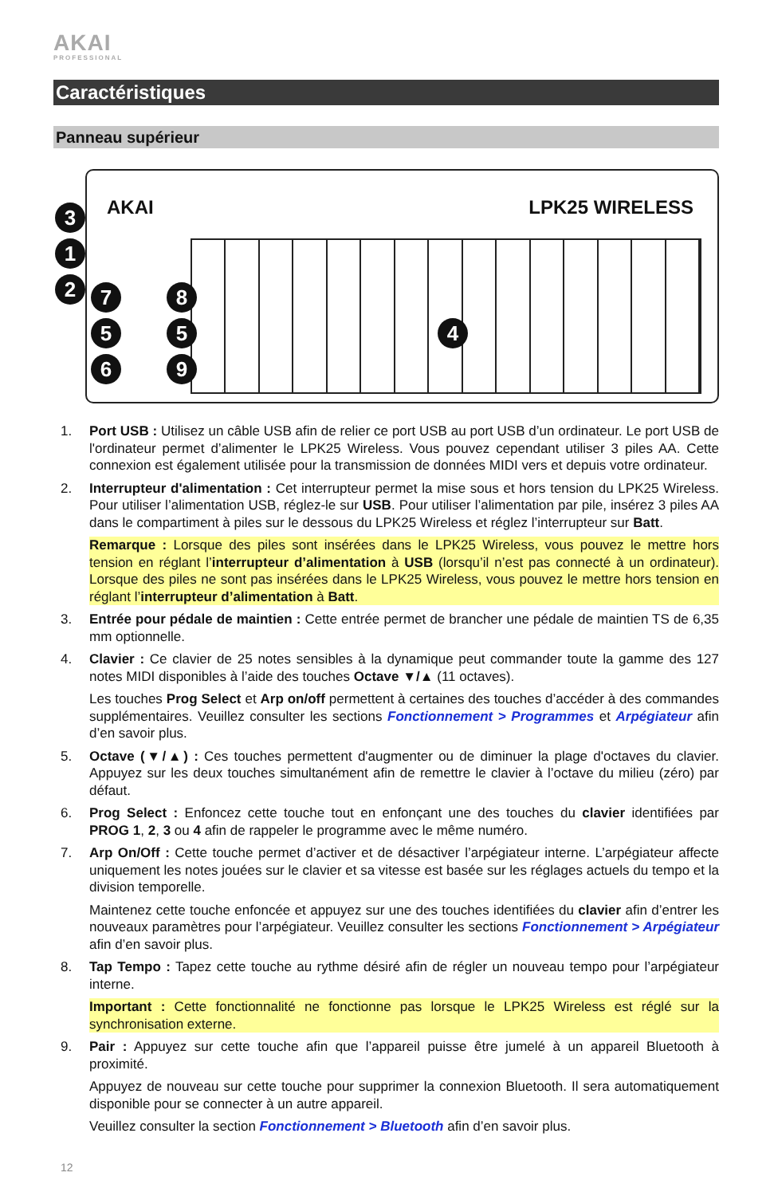AKAI
PROFESSIONAL
Caractéristiques
Panneau supérieur
AKAI LPK25 WIRELESS 3
1
2 7 8
5 5
6 9
4
1. Port USB : Utilisez un câble USB afin de relier ce port USB au port USB d’un ordinateur. Le port USB de l'ordinateur permet d’alimenter le LPK25 Wireless. Vous pouvez cependant utiliser 3 piles AA. Cette connexion est également utilisée pour la transmission de données MIDI vers et depuis votre ordinateur.
2. Interrupteur d'alimentation : Cet interrupteur permet la mise sous et hors tension du LPK25 Wireless. Pour utiliser l’alimentation USB, réglez-le sur USB. Pour utiliser l’alimentation par pile, insérez 3 piles AA dans le compartiment à piles sur le dessous du LPK25 Wireless et réglez l’interrupteur sur Batt.
Remarque : Lorsque des piles sont insérées dans le LPK25 Wireless, vous pouvez le mettre hors tension en réglant l’interrupteur d’alimentation à USB (lorsqu’il n’est pas connecté à un ordinateur). Lorsque des piles ne sont pas insérées dans le LPK25 Wireless, vous pouvez le mettre hors tension en réglant l’interrupteur d’alimentation à Batt.
3. Entrée pour pédale de maintien : Cette entrée permet de brancher une pédale de maintien TS de 6,35 mm optionnelle.
4. Clavier : Ce clavier de 25 notes sensibles à la dynamique peut commander toute la gamme des 127 notes MIDI disponibles à l’aide des touches Octave ▼/▲ (11 octaves).
Les touches Prog Select et Arp on/off permettent à certaines des touches d’accéder à des commandes supplémentaires. Veuillez consulter les sections Fonctionnement > Programmes et Arpégiateur afin d’en savoir plus.
5. Octave (▼/▲) : Ces touches permettent d'augmenter ou de diminuer la plage d'octaves du clavier. Appuyez sur les deux touches simultanément afin de remettre le clavier à l’octave du milieu (zéro) par défaut.
6. Prog Select : Enfoncez cette touche tout en enfonçant une des touches du clavier identifiées par PROG 1, 2, 3 ou 4 afin de rappeler le programme avec le même numéro.
7. Arp On/Off : Cette touche permet d’activer et de désactiver l’arpégiateur interne. L’arpégiateur affecte uniquement les notes jouées sur le clavier et sa vitesse est basée sur les réglages actuels du tempo et la division temporelle.
Maintenez cette touche enfoncée et appuyez sur une des touches identifiées du clavier afin d’entrer les nouveaux paramètres pour l’arpégiateur. Veuillez consulter les sections Fonctionnement > Arpégiateur afin d’en savoir plus.
8. Tap Tempo : Tapez cette touche au rythme désiré afin de régler un nouveau tempo pour l’arpégiateur interne.
Important : Cette fonctionnalité ne fonctionne pas lorsque le LPK25 Wireless est réglé sur la synchronisation externe.
9. Pair : Appuyez sur cette touche afin que l’appareil puisse être jumelé à un appareil Bluetooth à proximité.
Appuyez de nouveau sur cette touche pour supprimer la connexion Bluetooth. Il sera automatiquement disponible pour se connecter à un autre appareil.
Veuillez consulter la section Fonctionnement > Bluetooth afin d’en savoir plus.
12